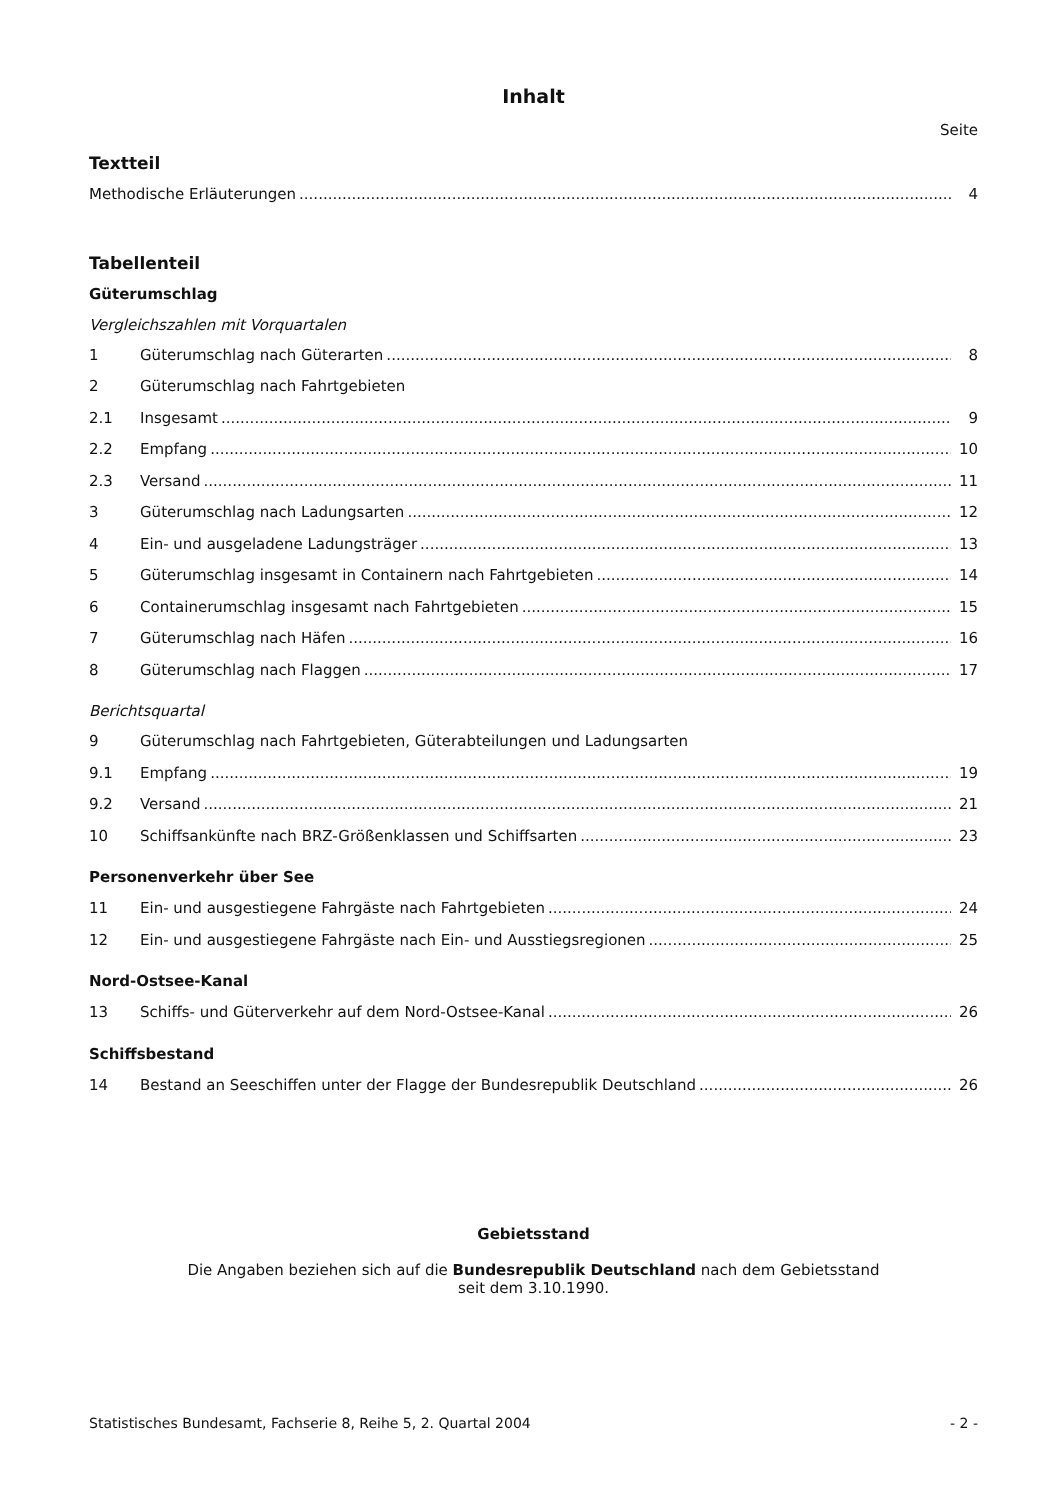Inhalt
Seite
Textteil
Methodische Erläuterungen 4
Tabellenteil
Güterumschlag
Vergleichszahlen mit Vorquartalen
1 Güterumschlag nach Güterarten 8
2 Güterumschlag nach Fahrtgebieten
2.1 Insgesamt 9
2.2 Empfang 10
2.3 Versand 11
3 Güterumschlag nach Ladungsarten 12
4 Ein- und ausgeladene Ladungsträger 13
5 Güterumschlag insgesamt in Containern nach Fahrtgebieten 14
6 Containerumschlag insgesamt nach Fahrtgebieten 15
7 Güterumschlag nach Häfen 16
8 Güterumschlag nach Flaggen 17
Berichtsquartal
9 Güterumschlag nach Fahrtgebieten, Güterabteilungen und Ladungsarten
9.1 Empfang 19
9.2 Versand 21
10 Schiffsankünfte nach BRZ-Größenklassen und Schiffsarten 23
Personenverkehr über See
11 Ein- und ausgestiegene Fahrgäste nach Fahrtgebieten 24
12 Ein- und ausgestiegene Fahrgäste nach Ein- und Ausstiegsregionen 25
Nord-Ostsee-Kanal
13 Schiffs- und Güterverkehr auf dem Nord-Ostsee-Kanal 26
Schiffsbestand
14 Bestand an Seeschiffen unter der Flagge der Bundesrepublik Deutschland 26
Gebietsstand
Die Angaben beziehen sich auf die Bundesrepublik Deutschland nach dem Gebietsstand
seit dem 3.10.1990.
Statistisches Bundesamt, Fachserie 8, Reihe 5, 2. Quartal 2004 - 2 -